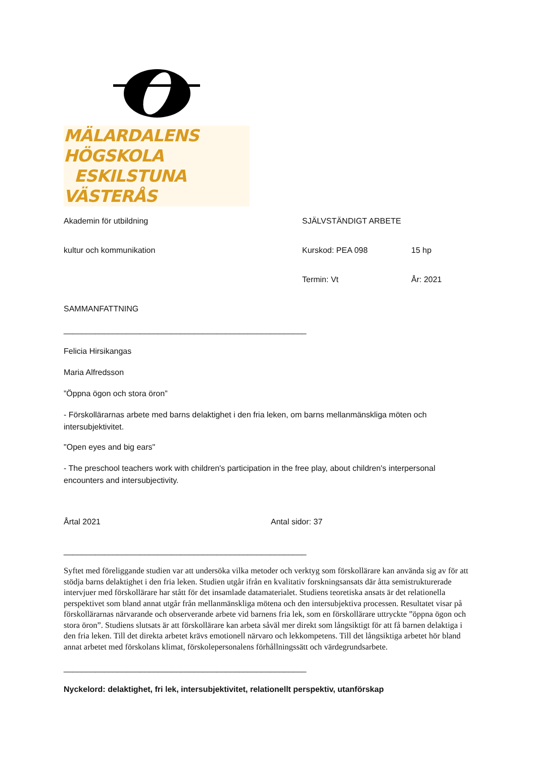MÄLARDALENS HÖGSKOLA
ESKILSTUNA VÄSTERÅS
Akademin för utbildning SJÄLVSTÄNDIGT ARBETE
kultur och kommunikation Kurskod: PEA 098 15 hp
Termin: Vt År: 2021
SAMMANFATTNING
______________________________________________________
Felicia Hirsikangas
Maria Alfredsson
”Öppna ögon och stora öron”
- Förskollärarnas arbete med barns delaktighet i den fria leken, om barns mellanmänskliga möten och intersubjektivitet.
"Open eyes and big ears"
- The preschool teachers work with children's participation in the free play, about children's interpersonal encounters and intersubjectivity.
Årtal 2021 Antal sidor: 37
______________________________________________________
Syftet med föreliggande studien var att undersöka vilka metoder och verktyg som förskollärare kan använda sig av för att stödja barns delaktighet i den fria leken. Studien utgår ifrån en kvalitativ forskningsansats där åtta semistrukturerade intervjuer med förskollärare har stått för det insamlade datamaterialet. Studiens teoretiska ansats är det relationella perspektivet som bland annat utgår från mellanmänskliga mötena och den intersubjektiva processen. Resultatet visar på förskollärarnas närvarande och observerande arbete vid barnens fria lek, som en förskollärare uttryckte ”öppna ögon och stora öron”. Studiens slutsats är att förskollärare kan arbeta såväl mer direkt som långsiktigt för att få barnen delaktiga i den fria leken. Till det direkta arbetet krävs emotionell närvaro och lekkompetens. Till det långsiktiga arbetet hör bland annat arbetet med förskolans klimat, förskolepersonalens förhållningssätt och värdegrundsarbete.
______________________________________________________
Nyckelord: delaktighet, fri lek, intersubjektivitet, relationellt perspektiv, utanförskap